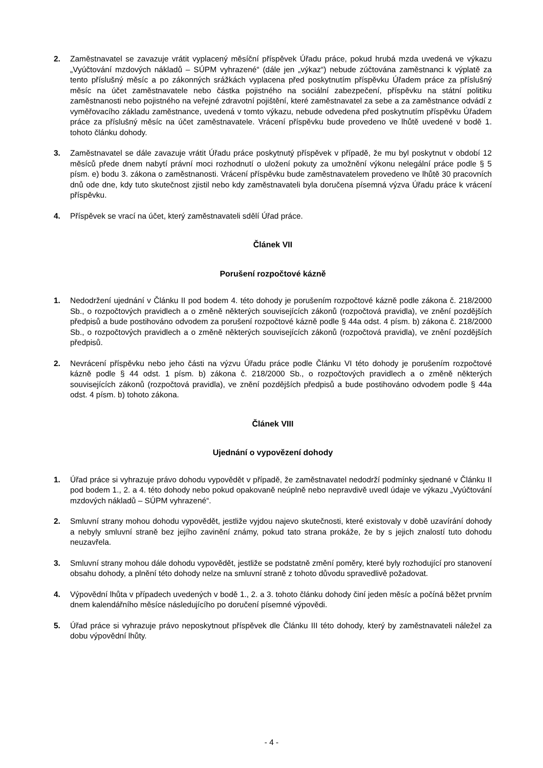2. Zaměstnavatel se zavazuje vrátit vyplacený měsíční příspěvek Úřadu práce, pokud hrubá mzda uvedená ve výkazu „Vyúčtování mzdových nákladů – SÚPM vyhrazené“ (dále jen „výkaz“) nebude zúčtována zaměstnanci k výplatě za tento příslušný měsíc a po zákonných srážkách vyplacena před poskytnutím příspěvku Úřadem práce za příslušný měsíc na účet zaměstnavatele nebo částka pojistného na sociální zabezpečení, příspěvku na státní politiku zaměstnanosti nebo pojistného na veřejné zdravotní pojištění, které zaměstnavatel za sebe a za zaměstnance odvádí z vyměřovacího základu zaměstnance, uvedená v tomto výkazu, nebude odvedena před poskytnutím příspěvku Úřadem práce za příslušný měsíc na účet zaměstnavatele. Vrácení příspěvku bude provedeno ve lhůtě uvedené v bodě 1. tohoto článku dohody.
3. Zaměstnavatel se dále zavazuje vrátit Úřadu práce poskytnutý příspěvek v případě, že mu byl poskytnut v období 12 měsíců přede dnem nabytí právní moci rozhodnutí o uložení pokuty za umožnění výkonu nelegální práce podle § 5 písm. e) bodu 3. zákona o zaměstnanosti. Vrácení příspěvku bude zaměstnavatelem provedeno ve lhůtě 30 pracovních dnů ode dne, kdy tuto skutečnost zjistil nebo kdy zaměstnavateli byla doručena písemná výzva Úřadu práce k vrácení příspěvku.
4. Příspěvek se vrací na účet, který zaměstnavateli sdělí Úřad práce.
Článek VII
Porušení rozpočtové kázně
1. Nedodržení ujednání v Článku II pod bodem 4. této dohody je porušením rozpočtové kázně podle zákona č. 218/2000 Sb., o rozpočtových pravidlech a o změně některých souvisejících zákonů (rozpočtová pravidla), ve znění pozdějších předpisů a bude postihováno odvodem za porušení rozpočtové kázně podle § 44a odst. 4 písm. b) zákona č. 218/2000 Sb., o rozpočtových pravidlech a o změně některých souvisejících zákonů (rozpočtová pravidla), ve znění pozdějších předpisů.
2. Nevrácení příspěvku nebo jeho části na výzvu Úřadu práce podle Článku VI této dohody je porušením rozpočtové kázně podle § 44 odst. 1 písm. b) zákona č. 218/2000 Sb., o rozpočtových pravidlech a o změně některých souvisejících zákonů (rozpočtová pravidla), ve znění pozdějších předpisů a bude postihováno odvodem podle § 44a odst. 4 písm. b) tohoto zákona.
Článek VIII
Ujednání o vypovězení dohody
1. Úřad práce si vyhrazuje právo dohodu vypovědět v případě, že zaměstnavatel nedodrží podmínky sjednané v Článku II pod bodem 1., 2. a 4. této dohody nebo pokud opakovaně neúplně nebo nepravdivě uvedl údaje ve výkazu „Vyúčtování mzdových nákladů – SÚPM vyhrazené“.
2. Smluvní strany mohou dohodu vypovědět, jestliže vyjdou najevo skutečnosti, které existovaly v době uzavírání dohody a nebyly smluvní straně bez jejího zavinění známy, pokud tato strana prokáže, že by s jejich znalostí tuto dohodu neuzavřela.
3. Smluvní strany mohou dále dohodu vypovědět, jestliže se podstatně změní poměry, které byly rozhodující pro stanovení obsahu dohody, a plnění této dohody nelze na smluvní straně z tohoto důvodu spravedlivě požadovat.
4. Výpovědní lhůta v případech uvedených v bodě 1., 2. a 3. tohoto článku dohody činí jeden měsíc a počíná běžet prvním dnem kalendářního měsíce následujícího po doručení písemné výpovědi.
5. Úřad práce si vyhrazuje právo neposkytnout příspěvek dle Článku III této dohody, který by zaměstnavateli náležel za dobu výpovědní lhůty.
- 4 -